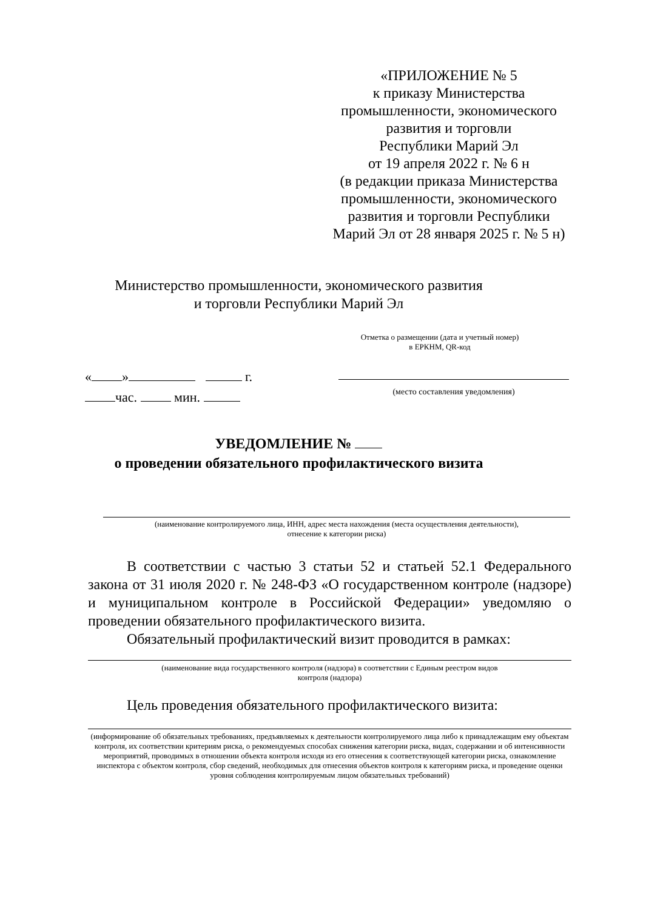«ПРИЛОЖЕНИЕ № 5
к приказу Министерства
промышленности, экономического
развития и торговли
Республики Марий Эл
от 19 апреля 2022 г. № 6 н
(в редакции приказа Министерства
промышленности, экономического
развития и торговли Республики
Марий Эл от 28 января 2025 г. № 5 н)
Министерство промышленности, экономического развития
и торговли Республики Марий Эл
Отметка о размещении (дата и учетный номер)
в ЕРКНМ, QR-код
« » г.
час. мин.
(место составления уведомления)
УВЕДОМЛЕНИЕ №
о проведении обязательного профилактического визита
(наименование контролируемого лица, ИНН, адрес места нахождения (места осуществления деятельности),
отнесение к категории риска)
В соответствии с частью 3 статьи 52 и статьей 52.1 Федерального закона от 31 июля 2020 г. № 248-ФЗ «О государственном контроле (надзоре) и муниципальном контроле в Российской Федерации» уведомляю о проведении обязательного профилактического визита.
Обязательный профилактический визит проводится в рамках:
(наименование вида государственного контроля (надзора) в соответствии с Единым реестром видов
контроля (надзора)
Цель проведения обязательного профилактического визита:
(информирование об обязательных требованиях, предъявляемых к деятельности контролируемого лица либо к принадлежащим ему объектам контроля, их соответствии критериям риска, о рекомендуемых способах снижения категории риска, видах, содержании и об интенсивности мероприятий, проводимых в отношении объекта контроля исходя из его отнесения к соответствующей категории риска, ознакомление инспектора с объектом контроля, сбор сведений, необходимых для отнесения объектов контроля к категориям риска, и проведение оценки уровня соблюдения контролируемым лицом обязательных требований)